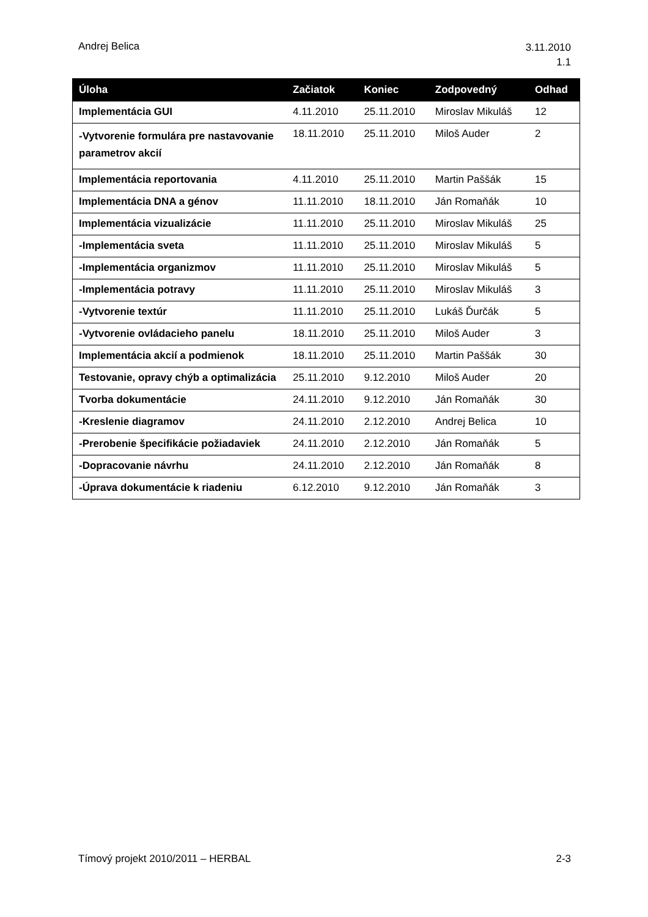Andrej Belica
3.11.2010
1.1
| Úloha | Začiatok | Koniec | Zodpovedný | Odhad |
| --- | --- | --- | --- | --- |
| Implementácia GUI | 4.11.2010 | 25.11.2010 | Miroslav Mikuláš | 12 |
| -Vytvorenie formulára pre nastavovanie parametrov akcií | 18.11.2010 | 25.11.2010 | Miloš Auder | 2 |
| Implementácia reportovania | 4.11.2010 | 25.11.2010 | Martin Paššák | 15 |
| Implementácia DNA a génov | 11.11.2010 | 18.11.2010 | Ján Romaňák | 10 |
| Implementácia vizualizácie | 11.11.2010 | 25.11.2010 | Miroslav Mikuláš | 25 |
| -Implementácia sveta | 11.11.2010 | 25.11.2010 | Miroslav Mikuláš | 5 |
| -Implementácia organizmov | 11.11.2010 | 25.11.2010 | Miroslav Mikuláš | 5 |
| -Implementácia potravy | 11.11.2010 | 25.11.2010 | Miroslav Mikuláš | 3 |
| -Vytvorenie textúr | 11.11.2010 | 25.11.2010 | Lukáš Ďurčák | 5 |
| -Vytvorenie ovládacieho panelu | 18.11.2010 | 25.11.2010 | Miloš Auder | 3 |
| Implementácia akcií a podmienok | 18.11.2010 | 25.11.2010 | Martin Paššák | 30 |
| Testovanie, opravy chýb a optimalizácia | 25.11.2010 | 9.12.2010 | Miloš Auder | 20 |
| Tvorba dokumentácie | 24.11.2010 | 9.12.2010 | Ján Romaňák | 30 |
| -Kreslenie diagramov | 24.11.2010 | 2.12.2010 | Andrej Belica | 10 |
| -Prerobenie špecifikácie požiadaviek | 24.11.2010 | 2.12.2010 | Ján Romaňák | 5 |
| -Dopracovanie návrhu | 24.11.2010 | 2.12.2010 | Ján Romaňák | 8 |
| -Úprava dokumentácie k riadeniu | 6.12.2010 | 9.12.2010 | Ján Romaňák | 3 |
Tímový projekt 2010/2011 – HERBAL
2-3